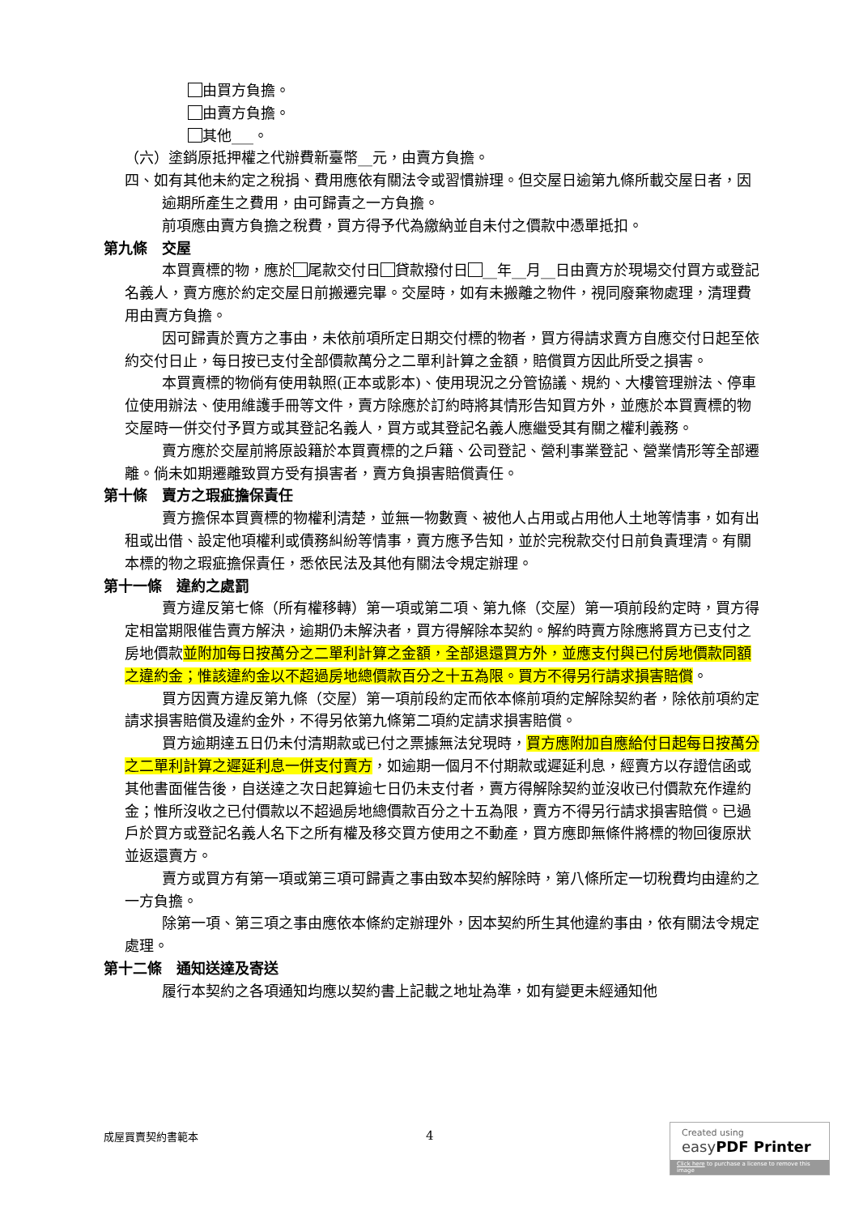由買方負擔。
由賣方負擔。
其他___。
（六）塗銷原抵押權之代辦費新臺幣__元，由賣方負擔。
四、如有其他未約定之稅捐、費用應依有關法令或習慣辦理。但交屋日逾第九條所載交屋日者，因逾期所產生之費用，由可歸責之一方負擔。
前項應由賣方負擔之稅費，買方得予代為繳納並自未付之價款中憑單抵扣。
第九條　交屋
本買賣標的物，應於 尾款交付日 貸款撥付日 __年__月__日由賣方於現場交付買方或登記名義人，賣方應於約定交屋日前搬遷完畢。交屋時，如有未搬離之物件，視同廢棄物處理，清理費用由賣方負擔。
因可歸責於賣方之事由，未依前項所定日期交付標的物者，買方得請求賣方自應交付日起至依約交付日止，每日按已支付全部價款萬分之二單利計算之金額，賠償買方因此所受之損害。
本買賣標的物倘有使用執照(正本或影本)、使用現況之分管協議、規約、大樓管理辦法、停車位使用辦法、使用維護手冊等文件，賣方除應於訂約時將其情形告知買方外，並應於本買賣標的物交屋時一併交付予買方或其登記名義人，買方或其登記名義人應繼受其有關之權利義務。
賣方應於交屋前將原設籍於本買賣標的之戶籍、公司登記、營利事業登記、營業情形等全部遷離。倘未如期遷離致買方受有損害者，賣方負損害賠償責任。
第十條　賣方之瑕疵擔保責任
賣方擔保本買賣標的物權利清楚，並無一物數賣、被他人占用或占用他人土地等情事，如有出租或出借、設定他項權利或債務糾紛等情事，賣方應予告知，並於完稅款交付日前負責理清。有關本標的物之瑕疵擔保責任，悉依民法及其他有關法令規定辦理。
第十一條　違約之處罰
賣方違反第七條（所有權移轉）第一項或第二項、第九條（交屋）第一項前段約定時，買方得定相當期限催告賣方解決，逾期仍未解決者，買方得解除本契約。解約時賣方除應將買方已支付之房地價款並附加每日按萬分之二單利計算之金額，全部退還買方外，並應支付與已付房地價款同額之違約金；惟該違約金以不超過房地總價款百分之十五為限。買方不得另行請求損害賠償。
買方因賣方違反第九條（交屋）第一項前段約定而依本條前項約定解除契約者，除依前項約定請求損害賠償及違約金外，不得另依第九條第二項約定請求損害賠償。
買方逾期達五日仍未付清期款或已付之票據無法兌現時，買方應附加自應給付日起每日按萬分之二單利計算之遲延利息一併支付賣方，如逾期一個月不付期款或遲延利息，經賣方以存證信函或其他書面催告後，自送達之次日起算逾七日仍未支付者，賣方得解除契約並沒收已付價款充作違約金；惟所沒收之已付價款以不超過房地總價款百分之十五為限，賣方不得另行請求損害賠償。已過戶於買方或登記名義人名下之所有權及移交買方使用之不動產，買方應即無條件將標的物回復原狀並返還賣方。
賣方或買方有第一項或第三項可歸責之事由致本契約解除時，第八條所定一切稅費均由違約之一方負擔。
除第一項、第三項之事由應依本條約定辦理外，因本契約所生其他違約事由，依有關法令規定處理。
第十二條　通知送達及寄送
履行本契約之各項通知均應以契約書上記載之地址為準，如有變更未經通知他
成屋買賣契約書範本 4
Created using
easy PDF Printer
Click here to purchase a license to remove this image